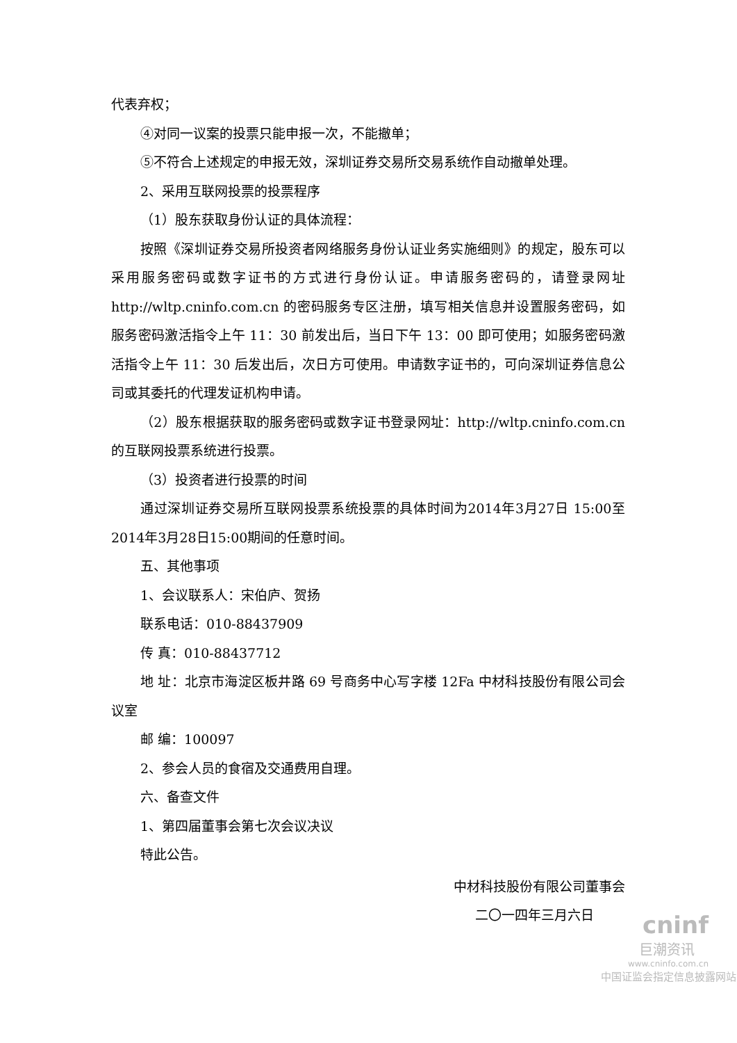代表弃权；
④对同一议案的投票只能申报一次，不能撤单；
⑤不符合上述规定的申报无效，深圳证券交易所交易系统作自动撤单处理。
2、采用互联网投票的投票程序
（1）股东获取身份认证的具体流程：
按照《深圳证券交易所投资者网络服务身份认证业务实施细则》的规定，股东可以采用服务密码或数字证书的方式进行身份认证。申请服务密码的，请登录网址 http://wltp.cninfo.com.cn 的密码服务专区注册，填写相关信息并设置服务密码，如服务密码激活指令上午 11：30 前发出后，当日下午 13：00 即可使用；如服务密码激活指令上午 11：30 后发出后，次日方可使用。申请数字证书的，可向深圳证券信息公司或其委托的代理发证机构申请。
（2）股东根据获取的服务密码或数字证书登录网址：http://wltp.cninfo.com.cn 的互联网投票系统进行投票。
（3）投资者进行投票的时间
通过深圳证券交易所互联网投票系统投票的具体时间为2014年3月27日 15:00至2014年3月28日15:00期间的任意时间。
五、其他事项
1、会议联系人：宋伯庐、贺扬
联系电话：010-88437909
传 真：010-88437712
地 址：北京市海淀区板井路 69 号商务中心写字楼 12Fa 中材科技股份有限公司会议室
邮 编：100097
2、参会人员的食宿及交通费用自理。
六、备查文件
1、第四届董事会第七次会议决议
特此公告。
中材科技股份有限公司董事会
二〇一四年三月六日
cninf
巨潮资讯
www.cninfo.com.cn
中国证监会指定信息披露网站